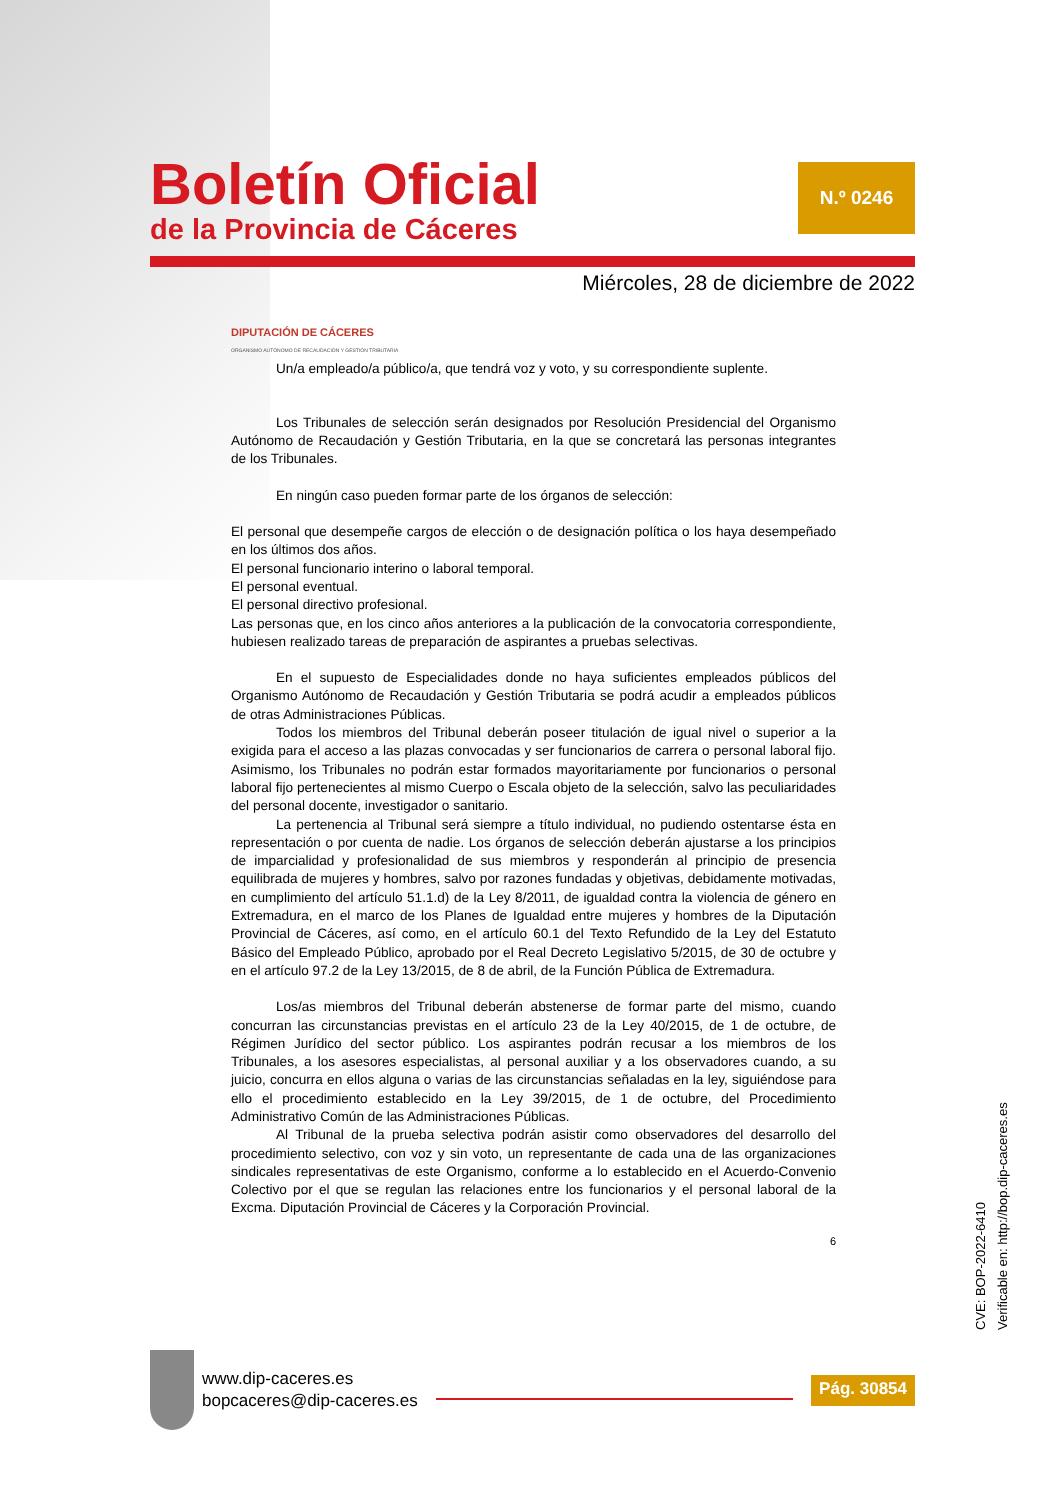Boletín Oficial
de la Provincia de Cáceres
N.º 0246
Miércoles, 28 de diciembre de 2022
DIPUTACIÓN DE CÁCERES
ORGANISMO AUTÓNOMO DE RECAUDACIÓN Y GESTIÓN TRIBUTARIA
Un/a empleado/a público/a, que tendrá voz y voto, y su correspondiente suplente.
Los Tribunales de selección serán designados por Resolución Presidencial del Organismo Autónomo de Recaudación y Gestión Tributaria, en la que se concretará las personas integrantes de los Tribunales.
En ningún caso pueden formar parte de los órganos de selección:
El personal que desempeñe cargos de elección o de designación política o los haya desempeñado en los últimos dos años.
El personal funcionario interino o laboral temporal.
El personal eventual.
El personal directivo profesional.
Las personas que, en los cinco años anteriores a la publicación de la convocatoria correspondiente, hubiesen realizado tareas de preparación de aspirantes a pruebas selectivas.
En el supuesto de Especialidades donde no haya suficientes empleados públicos del Organismo Autónomo de Recaudación y Gestión Tributaria se podrá acudir a empleados públicos de otras Administraciones Públicas.
Todos los miembros del Tribunal deberán poseer titulación de igual nivel o superior a la exigida para el acceso a las plazas convocadas y ser funcionarios de carrera o personal laboral fijo. Asimismo, los Tribunales no podrán estar formados mayoritariamente por funcionarios o personal laboral fijo pertenecientes al mismo Cuerpo o Escala objeto de la selección, salvo las peculiaridades del personal docente, investigador o sanitario.
La pertenencia al Tribunal será siempre a título individual, no pudiendo ostentarse ésta en representación o por cuenta de nadie. Los órganos de selección deberán ajustarse a los principios de imparcialidad y profesionalidad de sus miembros y responderán al principio de presencia equilibrada de mujeres y hombres, salvo por razones fundadas y objetivas, debidamente motivadas, en cumplimiento del artículo 51.1.d) de la Ley 8/2011, de igualdad contra la violencia de género en Extremadura, en el marco de los Planes de Igualdad entre mujeres y hombres de la Diputación Provincial de Cáceres, así como, en el artículo 60.1 del Texto Refundido de la Ley del Estatuto Básico del Empleado Público, aprobado por el Real Decreto Legislativo 5/2015, de 30 de octubre y en el artículo 97.2 de la Ley 13/2015, de 8 de abril, de la Función Pública de Extremadura.
Los/as miembros del Tribunal deberán abstenerse de formar parte del mismo, cuando concurran las circunstancias previstas en el artículo 23 de la Ley 40/2015, de 1 de octubre, de Régimen Jurídico del sector público. Los aspirantes podrán recusar a los miembros de los Tribunales, a los asesores especialistas, al personal auxiliar y a los observadores cuando, a su juicio, concurra en ellos alguna o varias de las circunstancias señaladas en la ley, siguiéndose para ello el procedimiento establecido en la Ley 39/2015, de 1 de octubre, del Procedimiento Administrativo Común de las Administraciones Públicas.
Al Tribunal de la prueba selectiva podrán asistir como observadores del desarrollo del procedimiento selectivo, con voz y sin voto, un representante de cada una de las organizaciones sindicales representativas de este Organismo, conforme a lo establecido en el Acuerdo-Convenio Colectivo por el que se regulan las relaciones entre los funcionarios y el personal laboral de la Excma. Diputación Provincial de Cáceres y la Corporación Provincial.
6
CVE: BOP-2022-6410
Verificable en: http://bop.dip-caceres.es
www.dip-caceres.es
bopcaceres@dip-caceres.es
Pág. 30854